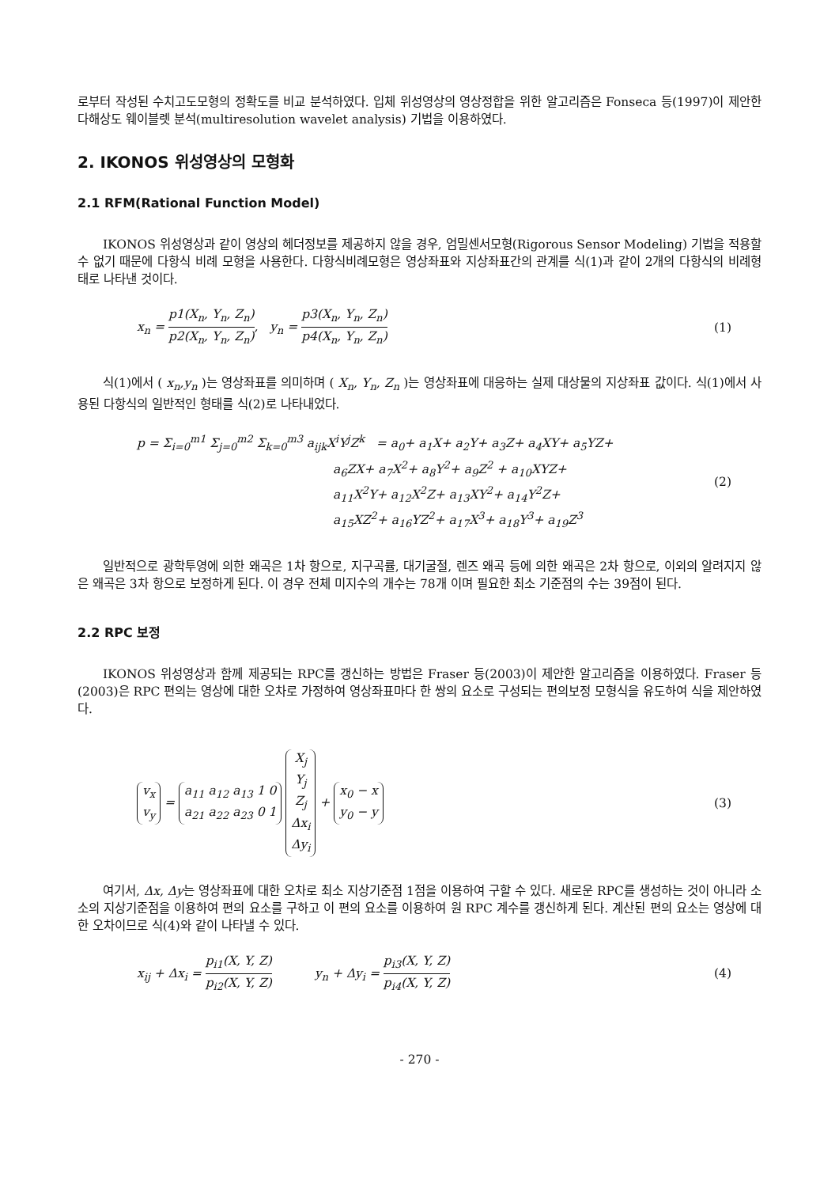로부터 작성된 수치고도모형의 정확도를 비교 분석하였다. 입체 위성영상의 영상정합을 위한 알고리즘은 Fonseca 등(1997)이 제안한 다해상도 웨이블렛 분석(multiresolution wavelet analysis) 기법을 이용하였다.
2. IKONOS 위성영상의 모형화
2.1 RFM(Rational Function Model)
IKONOS 위성영상과 같이 영상의 헤더정보를 제공하지 않을 경우, 엄밀센서모형(Rigorous Sensor Modeling) 기법을 적용할 수 없기 때문에 다항식 비례 모형을 사용한다. 다항식비례모형은 영상좌표와 지상좌표간의 관계를 식(1)과 같이 2개의 다항식의 비례형태로 나타낸 것이다.
x<sub>n</sub> = p1(X<sub>n</sub>, Y<sub>n</sub>, Z<sub>n</sub>) p2(X<sub>n</sub>, Y<sub>n</sub>, Z<sub>n</sub>), y<sub>n</sub> = p3(X<sub>n</sub>, Y<sub>n</sub>, Z<sub>n</sub>) p4(X<sub>n</sub>, Y<sub>n</sub>, Z<sub>n</sub>)
(1)
식(1)에서 ( x<sub>n</sub>,y<sub>n</sub> )는 영상좌표를 의미하며 ( X<sub>n</sub>, Y<sub>n</sub>, Z<sub>n</sub> )는 영상좌표에 대응하는 실제 대상물의 지상좌표 값이다. 식(1)에서 사용된 다항식의 일반적인 형태를 식(2)로 나타내었다.
p = Σ<sub>i=0</sub><sup>m1</sup> Σ<sub>j=0</sub><sup>m2</sup> Σ<sub>k=0</sub><sup>m3</sup> a<sub>ijk</sub>X<sup>i</sup>Y<sup>j</sup>Z<sup>k</sup> = a<sub>0</sub>+ a<sub>1</sub>X+ a<sub>2</sub>Y+ a<sub>3</sub>Z+ a<sub>4</sub>XY+ a<sub>5</sub>YZ+
a<sub>6</sub>ZX+ a<sub>7</sub>X<sup>2</sup>+ a<sub>8</sub>Y<sup>2</sup>+ a<sub>9</sub>Z<sup>2</sup> + a<sub>10</sub>XYZ+
a<sub>11</sub>X<sup>2</sup>Y+ a<sub>12</sub>X<sup>2</sup>Z+ a<sub>13</sub>XY<sup>2</sup>+ a<sub>14</sub>Y<sup>2</sup>Z+
a<sub>15</sub>XZ<sup>2</sup>+ a<sub>16</sub>YZ<sup>2</sup>+ a<sub>17</sub>X<sup>3</sup>+ a<sub>18</sub>Y<sup>3</sup>+ a<sub>19</sub>Z<sup>3</sup>
(2)
일반적으로 광학투영에 의한 왜곡은 1차 항으로, 지구곡률, 대기굴절, 렌즈 왜곡 등에 의한 왜곡은 2차 항으로, 이외의 알려지지 않은 왜곡은 3차 항으로 보정하게 된다. 이 경우 전체 미지수의 개수는 78개 이며 필요한 최소 기준점의 수는 39점이 된다.
2.2 RPC 보정
IKONOS 위성영상과 함께 제공되는 RPC를 갱신하는 방법은 Fraser 등(2003)이 제안한 알고리즘을 이용하였다. Fraser 등(2003)은 RPC 편의는 영상에 대한 오차로 가정하여 영상좌표마다 한 쌍의 요소로 구성되는 편의보정 모형식을 유도하여 식을 제안하였다.
v<sub>x</sub>
v<sub>y</sub> = a<sub>11</sub> a<sub>12</sub> a<sub>13</sub> 1 0
a<sub>21</sub> a<sub>22</sub> a<sub>23</sub> 0 1 X<sub>j</sub>
Y<sub>j</sub>
Z<sub>j</sub>
Δx<sub>i</sub>
Δy<sub>i</sub> + x<sub>0</sub> − x
y<sub>0</sub> − y
(3)
여기서, Δx, Δy는 영상좌표에 대한 오차로 최소 지상기준점 1점을 이용하여 구할 수 있다. 새로운 RPC를 생성하는 것이 아니라 소소의 지상기준점을 이용하여 편의 요소를 구하고 이 편의 요소를 이용하여 원 RPC 계수를 갱신하게 된다. 계산된 편의 요소는 영상에 대한 오차이므로 식(4)와 같이 나타낼 수 있다.
x<sub>ij</sub> + Δx<sub>i</sub> = p<sub>i1</sub>(X, Y, Z) p<sub>i2</sub>(X, Y, Z) y<sub>n</sub> + Δy<sub>i</sub> = p<sub>i3</sub>(X, Y, Z) p<sub>i4</sub>(X, Y, Z)
(4)
- 270 -